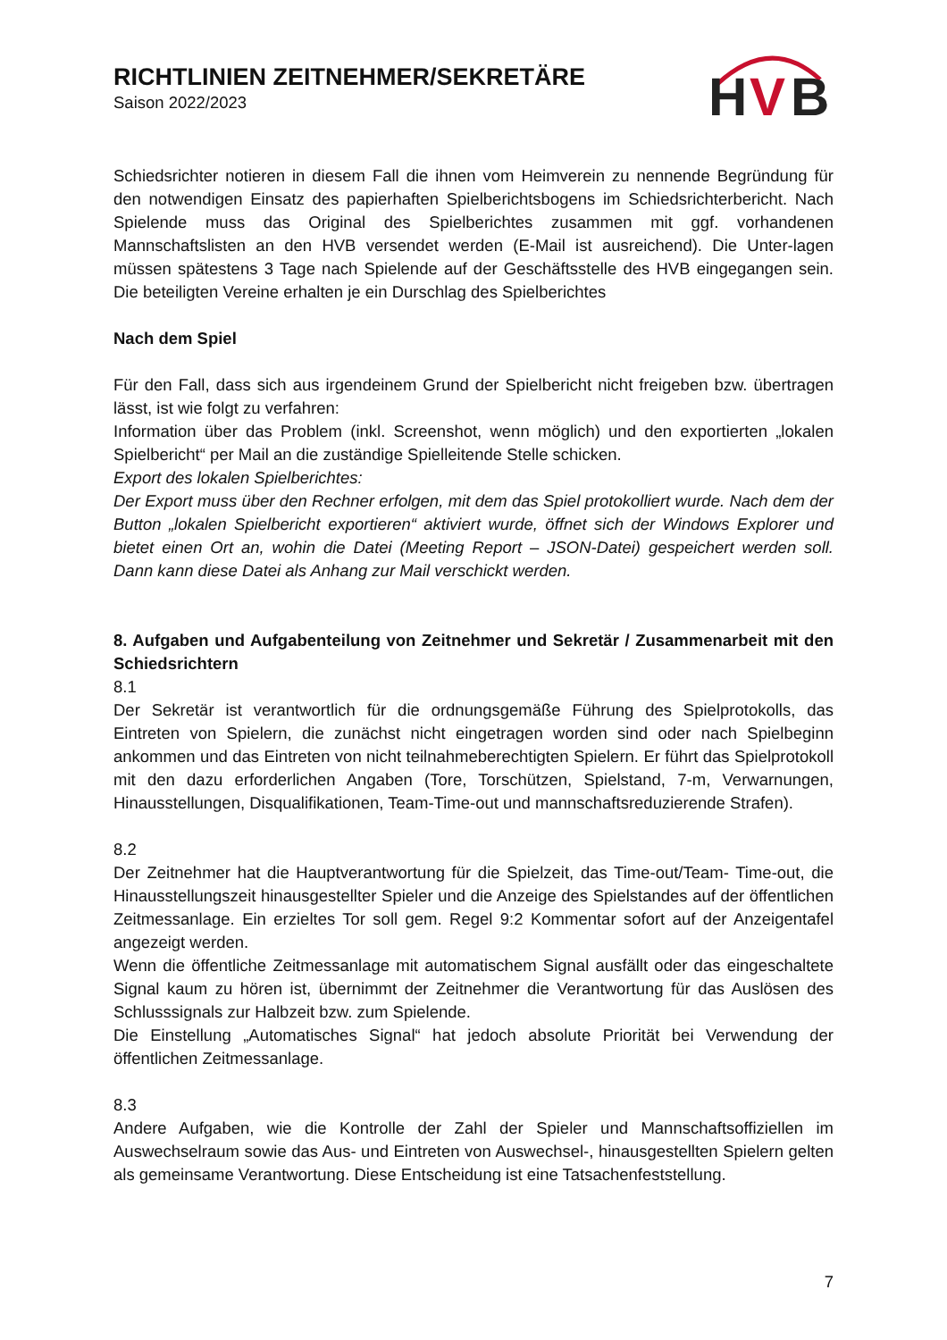RICHTLINIEN ZEITNEHMER/SEKRETÄRE
Saison 2022/2023
H
V
B
Schiedsrichter notieren in diesem Fall die ihnen vom Heimverein zu nennende Begründung für den notwendigen Einsatz des papierhaften Spielberichtsbogens im Schiedsrichterbericht. Nach Spielende muss das Original des Spielberichtes zusammen mit ggf. vorhandenen Mannschaftslisten an den HVB versendet werden (E-Mail ist ausreichend). Die Unter-lagen müssen spätestens 3 Tage nach Spielende auf der Geschäftsstelle des HVB eingegangen sein. Die beteiligten Vereine erhalten je ein Durschlag des Spielberichtes
Nach dem Spiel
Für den Fall, dass sich aus irgendeinem Grund der Spielbericht nicht freigeben bzw. übertragen lässt, ist wie folgt zu verfahren:
Information über das Problem (inkl. Screenshot, wenn möglich) und den exportierten „lokalen Spielbericht“ per Mail an die zuständige Spielleitende Stelle schicken.
Export des lokalen Spielberichtes:
Der Export muss über den Rechner erfolgen, mit dem das Spiel protokolliert wurde. Nach dem der Button „lokalen Spielbericht exportieren“ aktiviert wurde, öffnet sich der Windows Explorer und bietet einen Ort an, wohin die Datei (Meeting Report – JSON-Datei) gespeichert werden soll. Dann kann diese Datei als Anhang zur Mail verschickt werden.
8. Aufgaben und Aufgabenteilung von Zeitnehmer und Sekretär / Zusammenarbeit mit den Schiedsrichtern
8.1
Der Sekretär ist verantwortlich für die ordnungsgemäße Führung des Spielprotokolls, das Eintreten von Spielern, die zunächst nicht eingetragen worden sind oder nach Spielbeginn ankommen und das Eintreten von nicht teilnahmeberechtigten Spielern. Er führt das Spielprotokoll mit den dazu erforderlichen Angaben (Tore, Torschützen, Spielstand, 7-m, Verwarnungen, Hinausstellungen, Disqualifikationen, Team-Time-out und mannschaftsreduzierende Strafen).
8.2
Der Zeitnehmer hat die Hauptverantwortung für die Spielzeit, das Time-out/Team- Time-out, die Hinausstellungszeit hinausgestellter Spieler und die Anzeige des Spielstandes auf der öffentlichen Zeitmessanlage. Ein erzieltes Tor soll gem. Regel 9:2 Kommentar sofort auf der Anzeigentafel angezeigt werden.
Wenn die öffentliche Zeitmessanlage mit automatischem Signal ausfällt oder das eingeschaltete Signal kaum zu hören ist, übernimmt der Zeitnehmer die Verantwortung für das Auslösen des Schlusssignals zur Halbzeit bzw. zum Spielende.
Die Einstellung „Automatisches Signal“ hat jedoch absolute Priorität bei Verwendung der öffentlichen Zeitmessanlage.
8.3
Andere Aufgaben, wie die Kontrolle der Zahl der Spieler und Mannschaftsoffiziellen im Auswechselraum sowie das Aus- und Eintreten von Auswechsel-, hinausgestellten Spielern gelten als gemeinsame Verantwortung. Diese Entscheidung ist eine Tatsachenfeststellung.
7